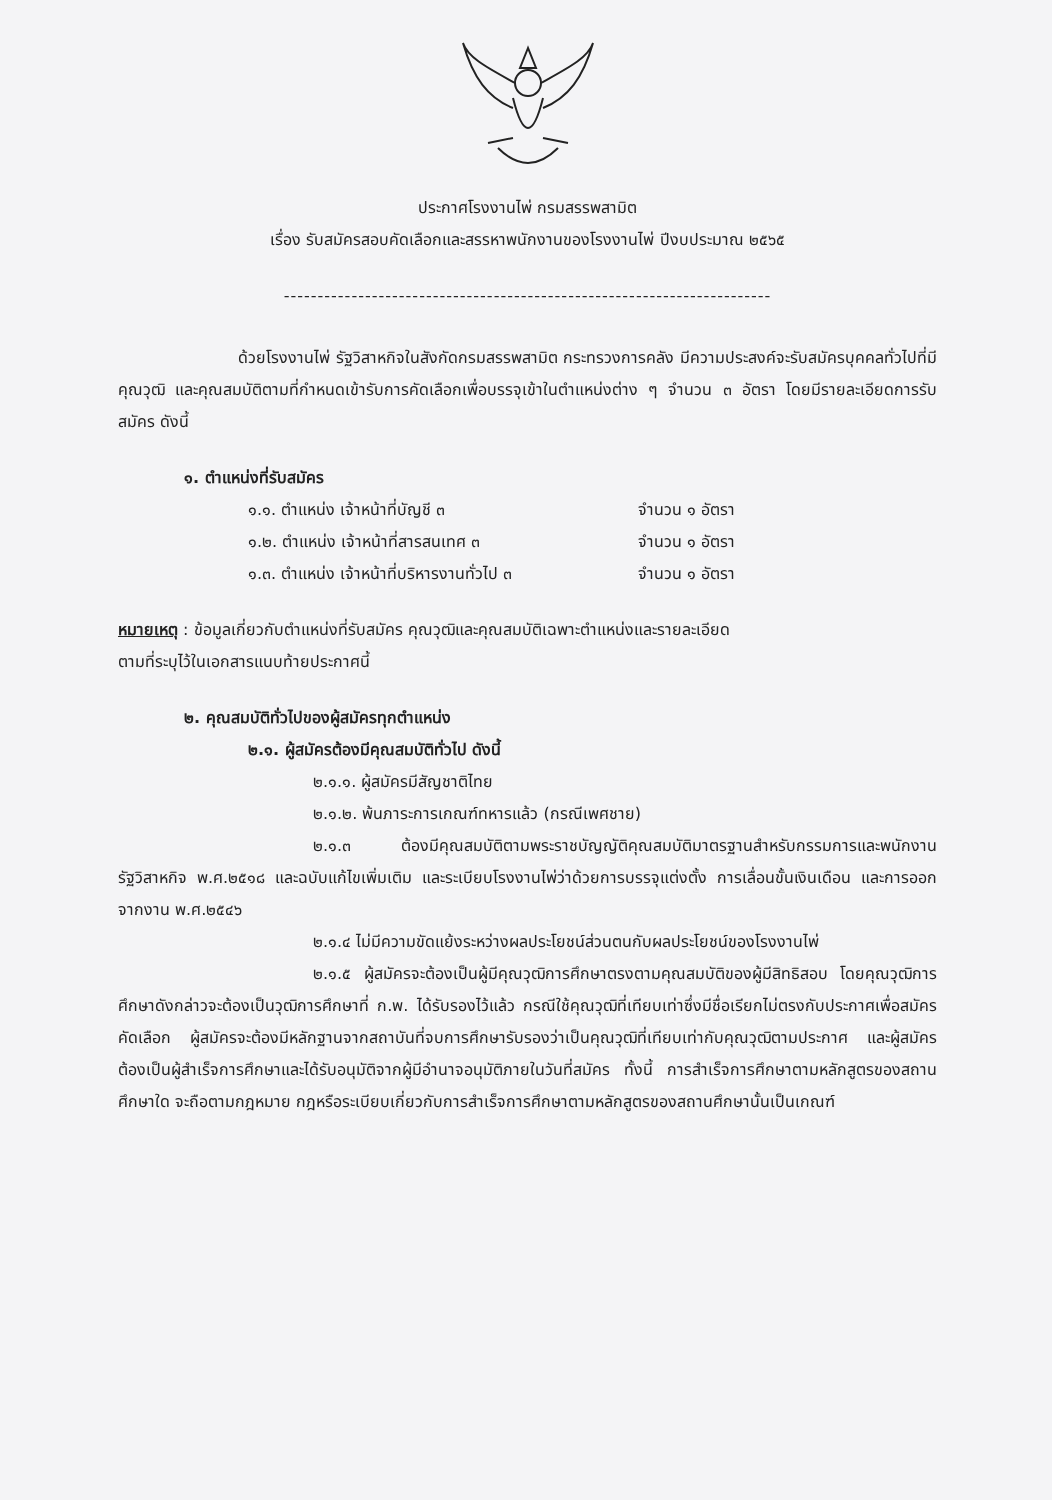ประกาศโรงงานไพ่ กรมสรรพสามิต
เรื่อง รับสมัครสอบคัดเลือกและสรรหาพนักงานของโรงงานไพ่ ปีงบประมาณ ๒๕๖๕
------------------------------------------------------------------------
ด้วยโรงงานไพ่ รัฐวิสาหกิจในสังกัดกรมสรรพสามิต กระทรวงการคลัง มีความประสงค์จะรับสมัครบุคคลทั่วไปที่มีคุณวุฒิ และคุณสมบัติตามที่กำหนดเข้ารับการคัดเลือกเพื่อบรรจุเข้าในตำแหน่งต่าง ๆ จำนวน ๓ อัตรา โดยมีรายละเอียดการรับสมัคร ดังนี้
๑. ตำแหน่งที่รับสมัคร
๑.๑. ตำแหน่ง เจ้าหน้าที่บัญชี ๓ จำนวน ๑ อัตรา
๑.๒. ตำแหน่ง เจ้าหน้าที่สารสนเทศ ๓ จำนวน ๑ อัตรา
๑.๓. ตำแหน่ง เจ้าหน้าที่บริหารงานทั่วไป ๓ จำนวน ๑ อัตรา
หมายเหตุ : ข้อมูลเกี่ยวกับตำแหน่งที่รับสมัคร คุณวุฒิและคุณสมบัติเฉพาะตำแหน่งและรายละเอียด
ตามที่ระบุไว้ในเอกสารแนบท้ายประกาศนี้
๒. คุณสมบัติทั่วไปของผู้สมัครทุกตำแหน่ง
๒.๑. ผู้สมัครต้องมีคุณสมบัติทั่วไป ดังนี้
๒.๑.๑. ผู้สมัครมีสัญชาติไทย
๒.๑.๒. พ้นภาระการเกณฑ์ทหารแล้ว (กรณีเพศชาย)
๒.๑.๓ ต้องมีคุณสมบัติตามพระราชบัญญัติคุณสมบัติมาตรฐานสำหรับกรรมการและพนักงานรัฐวิสาหกิจ พ.ศ.๒๕๑๘ และฉบับแก้ไขเพิ่มเติม และระเบียบโรงงานไพ่ว่าด้วยการบรรจุแต่งตั้ง การเลื่อนขั้นเงินเดือน และการออกจากงาน พ.ศ.๒๕๔๖
๒.๑.๔ ไม่มีความขัดแย้งระหว่างผลประโยชน์ส่วนตนกับผลประโยชน์ของโรงงานไพ่
๒.๑.๕ ผู้สมัครจะต้องเป็นผู้มีคุณวุฒิการศึกษาตรงตามคุณสมบัติของผู้มีสิทธิสอบ โดยคุณวุฒิการศึกษาดังกล่าวจะต้องเป็นวุฒิการศึกษาที่ ก.พ. ได้รับรองไว้แล้ว กรณีใช้คุณวุฒิที่เทียบเท่าซึ่งมีชื่อเรียกไม่ตรงกับประกาศเพื่อสมัครคัดเลือก ผู้สมัครจะต้องมีหลักฐานจากสถาบันที่จบการศึกษารับรองว่าเป็นคุณวุฒิที่เทียบเท่ากับคุณวุฒิตามประกาศ และผู้สมัครต้องเป็นผู้สำเร็จการศึกษาและได้รับอนุมัติจากผู้มีอำนาจอนุมัติภายในวันที่สมัคร ทั้งนี้ การสำเร็จการศึกษาตามหลักสูตรของสถานศึกษาใด จะถือตามกฎหมาย กฎหรือระเบียบเกี่ยวกับการสำเร็จการศึกษาตามหลักสูตรของสถานศึกษานั้นเป็นเกณฑ์